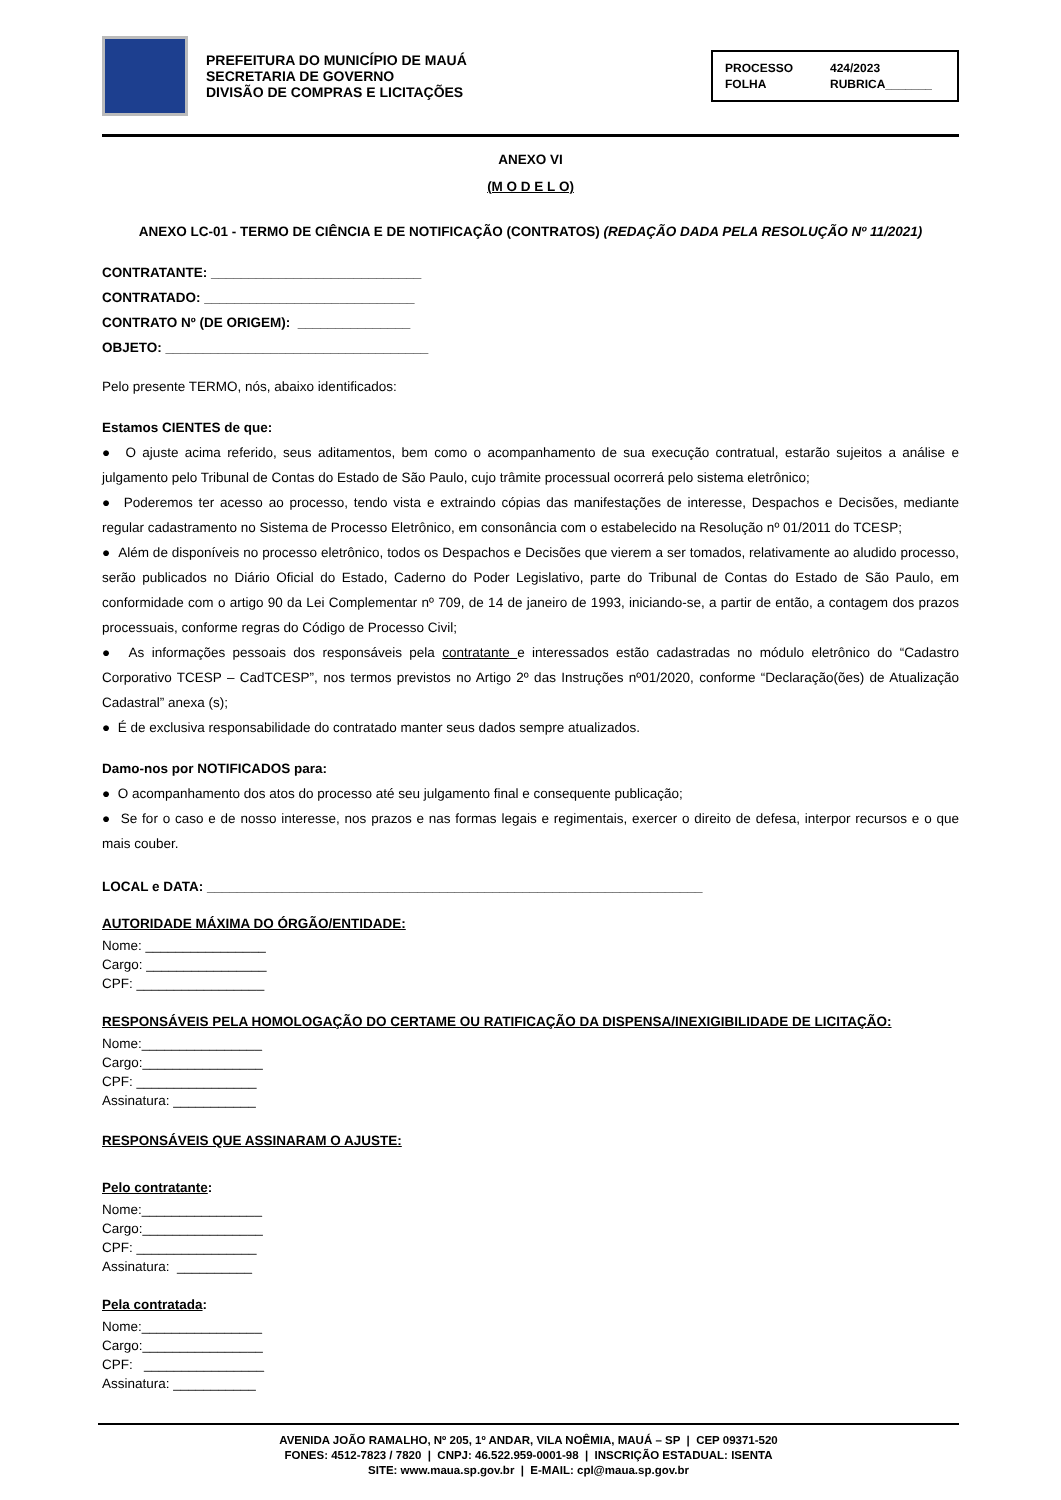PREFEITURA DO MUNICÍPIO DE MAUÁ
SECRETARIA DE GOVERNO
DIVISÃO DE COMPRAS E LICITAÇÕES
PROCESSO 424/2023 FOLHA RUBRICA_______
ANEXO VI
(M O D E L O)
ANEXO LC-01 - TERMO DE CIÊNCIA E DE NOTIFICAÇÃO (CONTRATOS) (REDAÇÃO DADA PELA RESOLUÇÃO Nº 11/2021)
CONTRATANTE: ____________________________
CONTRATADO: ____________________________
CONTRATO Nº (DE ORIGEM): _______________
OBJETO: ___________________________________
Pelo presente TERMO, nós, abaixo identificados:
Estamos CIENTES de que:
● O ajuste acima referido, seus aditamentos, bem como o acompanhamento de sua execução contratual, estarão sujeitos a análise e julgamento pelo Tribunal de Contas do Estado de São Paulo, cujo trâmite processual ocorrerá pelo sistema eletrônico;
● Poderemos ter acesso ao processo, tendo vista e extraindo cópias das manifestações de interesse, Despachos e Decisões, mediante regular cadastramento no Sistema de Processo Eletrônico, em consonância com o estabelecido na Resolução nº 01/2011 do TCESP;
● Além de disponíveis no processo eletrônico, todos os Despachos e Decisões que vierem a ser tomados, relativamente ao aludido processo, serão publicados no Diário Oficial do Estado, Caderno do Poder Legislativo, parte do Tribunal de Contas do Estado de São Paulo, em conformidade com o artigo 90 da Lei Complementar nº 709, de 14 de janeiro de 1993, iniciando-se, a partir de então, a contagem dos prazos processuais, conforme regras do Código de Processo Civil;
● As informações pessoais dos responsáveis pela contratante e interessados estão cadastradas no módulo eletrônico do “Cadastro Corporativo TCESP – CadTCESP”, nos termos previstos no Artigo 2º das Instruções nº01/2020, conforme “Declaração(ões) de Atualização Cadastral” anexa (s);
● É de exclusiva responsabilidade do contratado manter seus dados sempre atualizados.
Damo-nos por NOTIFICADOS para:
● O acompanhamento dos atos do processo até seu julgamento final e consequente publicação;
● Se for o caso e de nosso interesse, nos prazos e nas formas legais e regimentais, exercer o direito de defesa, interpor recursos e o que mais couber.
LOCAL e DATA: __________________________________________________________________
AUTORIDADE MÁXIMA DO ÓRGÃO/ENTIDADE:
Nome: ________________
Cargo: ________________
CPF: _________________
RESPONSÁVEIS PELA HOMOLOGAÇÃO DO CERTAME OU RATIFICAÇÃO DA DISPENSA/INEXIGIBILIDADE DE LICITAÇÃO:
Nome:________________
Cargo:________________
CPF: ________________
Assinatura: ___________
RESPONSÁVEIS QUE ASSINARAM O AJUSTE:
Pelo contratante:
Nome:________________
Cargo:________________
CPF: ________________
Assinatura: __________
Pela contratada:
Nome:________________
Cargo:________________
CPF: ________________
Assinatura: ___________
AVENIDA JOÃO RAMALHO, Nº 205, 1º ANDAR, VILA NOÊMIA, MAUÁ – SP | CEP 09371-520
FONES: 4512-7823 / 7820 | CNPJ: 46.522.959-0001-98 | INSCRIÇÃO ESTADUAL: ISENTA
SITE: www.maua.sp.gov.br | E-MAIL: cpl@maua.sp.gov.br